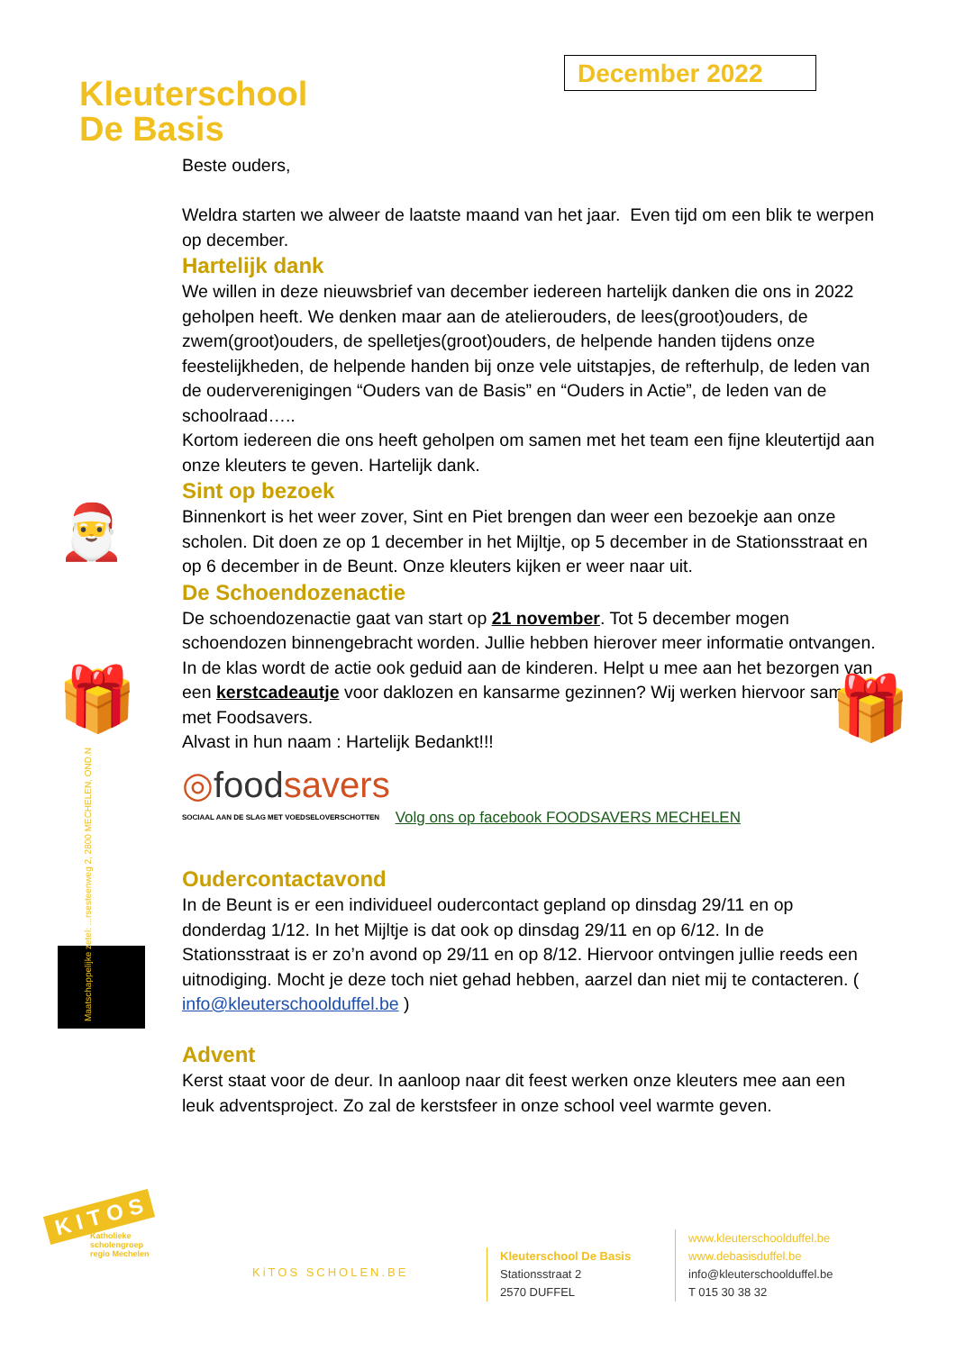Kleuterschool
De Basis
December 2022
Beste ouders,
Weldra starten we alweer de laatste maand van het jaar. Even tijd om een blik te werpen op december.
Hartelijk dank
We willen in deze nieuwsbrief van december iedereen hartelijk danken die ons in 2022 geholpen heeft. We denken maar aan de atelierouders, de lees(groot)ouders, de zwem(groot)ouders, de spelletjes(groot)ouders, de helpende handen tijdens onze feestelijkheden, de helpende handen bij onze vele uitstapjes, de refterhulp, de leden van de ouderverenigingen “Ouders van de Basis” en “Ouders in Actie”, de leden van de schoolraad…..
Kortom iedereen die ons heeft geholpen om samen met het team een fijne kleutertijd aan onze kleuters te geven. Hartelijk dank.
Sint op bezoek
Binnenkort is het weer zover, Sint en Piet brengen dan weer een bezoekje aan onze scholen. Dit doen ze op 1 december in het Mijltje, op 5 december in de Stationsstraat en op 6 december in de Beunt. Onze kleuters kijken er weer naar uit.
De Schoendozenactie
De schoendozenactie gaat van start op 21 november. Tot 5 december mogen schoendozen binnengebracht worden. Jullie hebben hierover meer informatie ontvangen. In de klas wordt de actie ook geduid aan de kinderen. Helpt u mee aan het bezorgen van een kerstcadeautje voor daklozen en kansarme gezinnen? Wij werken hiervoor samen met Foodsavers.
Alvast in hun naam : Hartelijk Bedankt!!!
◎foodsavers
SOCIAAL AAN DE SLAG MET VOEDSELOVERSCHOTTEN
Volg ons op facebook FOODSAVERS MECHELEN
Oudercontactavond
In de Beunt is er een individueel oudercontact gepland op dinsdag 29/11 en op donderdag 1/12. In het Mijltje is dat ook op dinsdag 29/11 en op 6/12. In de Stationsstraat is er zo’n avond op 29/11 en op 8/12. Hiervoor ontvingen jullie reeds een uitnodiging. Mocht je deze toch niet gehad hebben, aarzel dan niet mij te contacteren. ( info@kleuterschoolduffel.be )
Advent
Kerst staat voor de deur. In aanloop naar dit feest werken onze kleuters mee aan een leuk adventsproject. Zo zal de kerstsfeer in onze school veel warmte geven.
🎅
🎁 🎁
Maatschappelijke zetel: ...rsesteenweg 2, 2800 MECHELEN, OND.N
K I T O S
Katholieke
scholengroep
regio Mechelen
KiTOS SCHOLEN.BE
Kleuterschool De Basis
Stationsstraat 2
2570 DUFFEL
www.kleuterschoolduffel.be
www.debasisduffel.be
info@kleuterschoolduffel.be
T 015 30 38 32